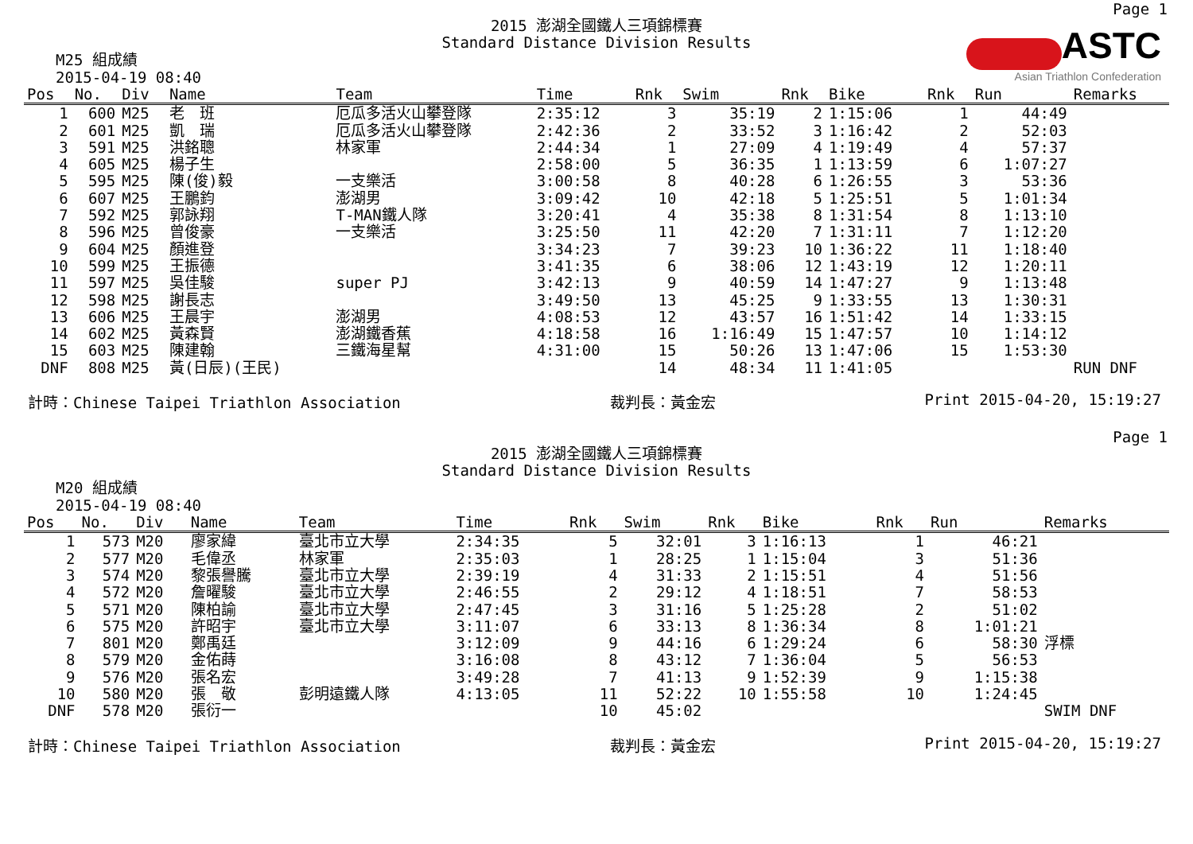ASTC
Asian Triathlon Confederation
Page 1
2015 澎湖全國鐵人三項錦標賽
Standard Distance Division Results
M25 組成績
2015-04-19 08:40
| Pos | No. | Div | Name | Team | Time | Rnk | Swim | Rnk | Bike | Rnk | Run | Remarks |
| --- | --- | --- | --- | --- | --- | --- | --- | --- | --- | --- | --- | --- |
| 1 | 600 | M25 | 老 班 | 厄瓜多活火山攀登隊 | 2:35:12 | 3 | 35:19 | 2 | 1:15:06 | 1 | 44:49 | |
| 2 | 601 | M25 | 凱 瑞 | 厄瓜多活火山攀登隊 | 2:42:36 | 2 | 33:52 | 3 | 1:16:42 | 2 | 52:03 | |
| 3 | 591 | M25 | 洪銘聰 | 林家軍 | 2:44:34 | 1 | 27:09 | 4 | 1:19:49 | 4 | 57:37 | |
| 4 | 605 | M25 | 楊子生 | | 2:58:00 | 5 | 36:35 | 1 | 1:13:59 | 6 | 1:07:27 | |
| 5 | 595 | M25 | 陳(俊)毅 | 一支樂活 | 3:00:58 | 8 | 40:28 | 6 | 1:26:55 | 3 | 53:36 | |
| 6 | 607 | M25 | 王鵬鈞 | 澎湖男 | 3:09:42 | 10 | 42:18 | 5 | 1:25:51 | 5 | 1:01:34 | |
| 7 | 592 | M25 | 郭詠翔 | T-MAN鐵人隊 | 3:20:41 | 4 | 35:38 | 8 | 1:31:54 | 8 | 1:13:10 | |
| 8 | 596 | M25 | 曾俊豪 | 一支樂活 | 3:25:50 | 11 | 42:20 | 7 | 1:31:11 | 7 | 1:12:20 | |
| 9 | 604 | M25 | 顏進登 | | 3:34:23 | 7 | 39:23 | 10 | 1:36:22 | 11 | 1:18:40 | |
| 10 | 599 | M25 | 王振德 | | 3:41:35 | 6 | 38:06 | 12 | 1:43:19 | 12 | 1:20:11 | |
| 11 | 597 | M25 | 吳佳駿 | super PJ | 3:42:13 | 9 | 40:59 | 14 | 1:47:27 | 9 | 1:13:48 | |
| 12 | 598 | M25 | 謝長志 | | 3:49:50 | 13 | 45:25 | 9 | 1:33:55 | 13 | 1:30:31 | |
| 13 | 606 | M25 | 王晨宇 | 澎湖男 | 4:08:53 | 12 | 43:57 | 16 | 1:51:42 | 14 | 1:33:15 | |
| 14 | 602 | M25 | 黃森賢 | 澎湖鐵香蕉 | 4:18:58 | 16 | 1:16:49 | 15 | 1:47:57 | 10 | 1:14:12 | |
| 15 | 603 | M25 | 陳建翰 | 三鐵海星幫 | 4:31:00 | 15 | 50:26 | 13 | 1:47:06 | 15 | 1:53:30 | |
| DNF | 808 | M25 | 黃(日辰)(王民) | | | 14 | 48:34 | 11 | 1:41:05 | | | RUN DNF |
計時：Chinese Taipei Triathlon Association 裁判長：黃金宏 Print 2015-04-20, 15:19:27
Page 1
2015 澎湖全國鐵人三項錦標賽
Standard Distance Division Results
M20 組成績
2015-04-19 08:40
| Pos | No. | Div | Name | Team | Time | Rnk | Swim | Rnk | Bike | Rnk | Run | Remarks |
| --- | --- | --- | --- | --- | --- | --- | --- | --- | --- | --- | --- | --- |
| 1 | 573 | M20 | 廖家緯 | 臺北市立大學 | 2:34:35 | 5 | 32:01 | 3 | 1:16:13 | 1 | 46:21 | |
| 2 | 577 | M20 | 毛偉丞 | 林家軍 | 2:35:03 | 1 | 28:25 | 1 | 1:15:04 | 3 | 51:36 | |
| 3 | 574 | M20 | 黎張譽騰 | 臺北市立大學 | 2:39:19 | 4 | 31:33 | 2 | 1:15:51 | 4 | 51:56 | |
| 4 | 572 | M20 | 詹曜駿 | 臺北市立大學 | 2:46:55 | 2 | 29:12 | 4 | 1:18:51 | 7 | 58:53 | |
| 5 | 571 | M20 | 陳柏諭 | 臺北市立大學 | 2:47:45 | 3 | 31:16 | 5 | 1:25:28 | 2 | 51:02 | |
| 6 | 575 | M20 | 許昭宇 | 臺北市立大學 | 3:11:07 | 6 | 33:13 | 8 | 1:36:34 | 8 | 1:01:21 | |
| 7 | 801 | M20 | 鄭禹廷 | | 3:12:09 | 9 | 44:16 | 6 | 1:29:24 | 6 | 58:30 | 浮標 |
| 8 | 579 | M20 | 金佑蒔 | | 3:16:08 | 8 | 43:12 | 7 | 1:36:04 | 5 | 56:53 | |
| 9 | 576 | M20 | 張名宏 | | 3:49:28 | 7 | 41:13 | 9 | 1:52:39 | 9 | 1:15:38 | |
| 10 | 580 | M20 | 張 敬 | 彭明遠鐵人隊 | 4:13:05 | 11 | 52:22 | 10 | 1:55:58 | 10 | 1:24:45 | |
| DNF | 578 | M20 | 張衍一 | | | 10 | 45:02 | | | | | SWIM DNF |
計時：Chinese Taipei Triathlon Association 裁判長：黃金宏 Print 2015-04-20, 15:19:27